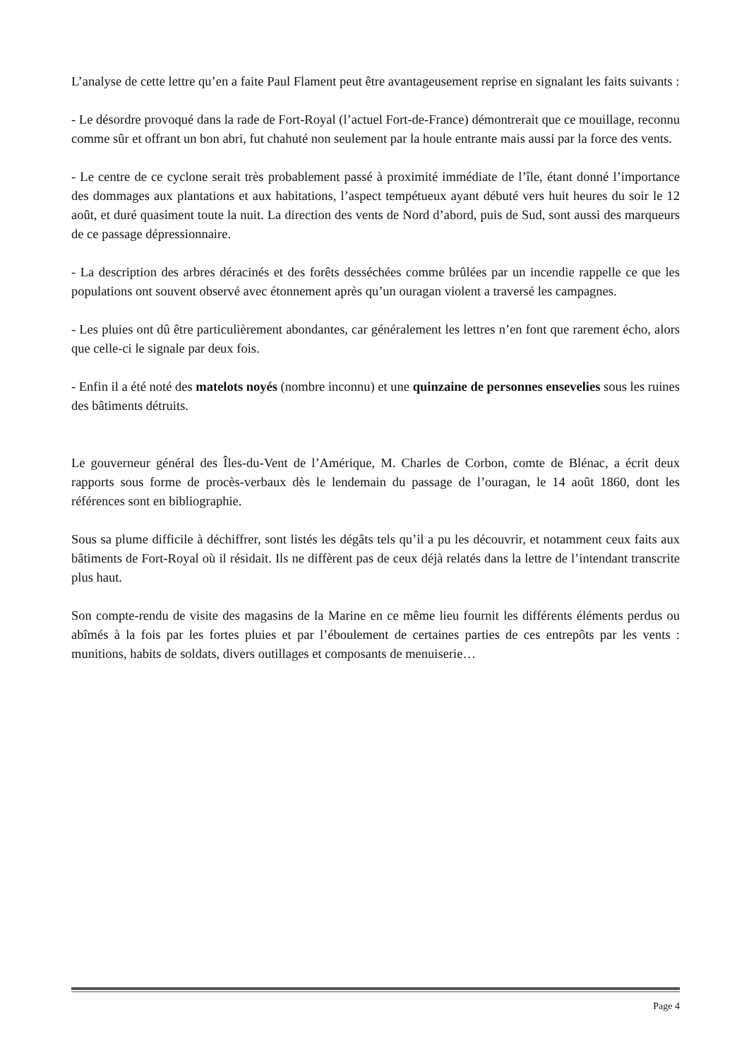L’analyse de cette lettre qu’en a faite Paul Flament peut être avantageusement reprise en signalant les faits suivants :
- Le désordre provoqué dans la rade de Fort-Royal (l’actuel Fort-de-France) démontrerait que ce mouillage, reconnu comme sûr et offrant un bon abri, fut chahuté non seulement par la houle entrante mais aussi par la force des vents.
- Le centre de ce cyclone serait très probablement passé à proximité immédiate de l’île, étant donné l’importance des dommages aux plantations et aux habitations, l’aspect tempétueux ayant débuté vers huit heures du soir le 12 août, et duré quasiment toute la nuit. La direction des vents de Nord d’abord, puis de Sud, sont aussi des marqueurs de ce passage dépressionnaire.
- La description des arbres déracinés et des forêts desséchées comme brûlées par un incendie rappelle ce que les populations ont souvent observé avec étonnement après qu’un ouragan violent a traversé les campagnes.
- Les pluies ont dû être particulièrement abondantes, car généralement les lettres n’en font que rarement écho, alors que celle-ci le signale par deux fois.
- Enfin il a été noté des matelots noyés (nombre inconnu) et une quinzaine de personnes ensevelies sous les ruines des bâtiments détruits.
Le gouverneur général des Îles-du-Vent de l’Amérique, M. Charles de Corbon, comte de Blénac, a écrit deux rapports sous forme de procès-verbaux dès le lendemain du passage de l’ouragan, le 14 août 1860, dont les références sont en bibliographie.
Sous sa plume difficile à déchiffrer, sont listés les dégâts tels qu’il a pu les découvrir, et notamment ceux faits aux bâtiments de Fort-Royal où il résidait. Ils ne diffèrent pas de ceux déjà relatés dans la lettre de l’intendant transcrite plus haut.
Son compte-rendu de visite des magasins de la Marine en ce même lieu fournit les différents éléments perdus ou abîmés à la fois par les fortes pluies et par l’éboulement de certaines parties de ces entrepôts par les vents : munitions, habits de soldats, divers outillages et composants de menuiserie…
Page 4